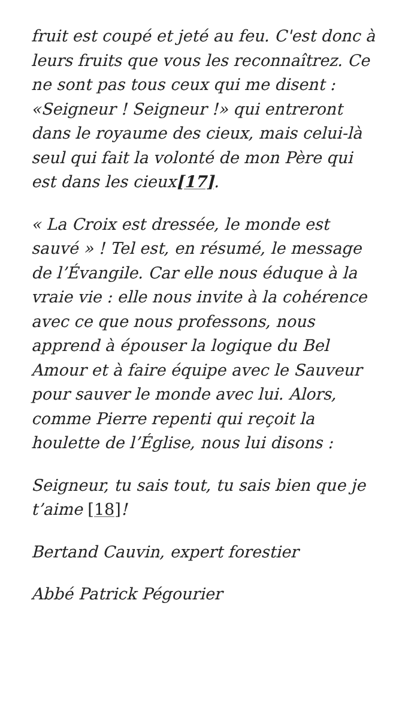fruit est coupé et jeté au feu. C'est donc à leurs fruits que vous les reconnaîtrez. Ce ne sont pas tous ceux qui me disent : «Seigneur ! Seigneur !» qui entreront dans le royaume des cieux, mais celui-là seul qui fait la volonté de mon Père qui est dans les cieux[17].
« La Croix est dressée, le monde est sauvé » ! Tel est, en résumé, le message de l’Évangile. Car elle nous éduque à la vraie vie : elle nous invite à la cohérence avec ce que nous professons, nous apprend à épouser la logique du Bel Amour et à faire équipe avec le Sauveur pour sauver le monde avec lui. Alors, comme Pierre repenti qui reçoit la houlette de l’Église, nous lui disons :
Seigneur, tu sais tout, tu sais bien que je t’aime [18]!
Bertand Cauvin, expert forestier
Abbé Patrick Pégourier